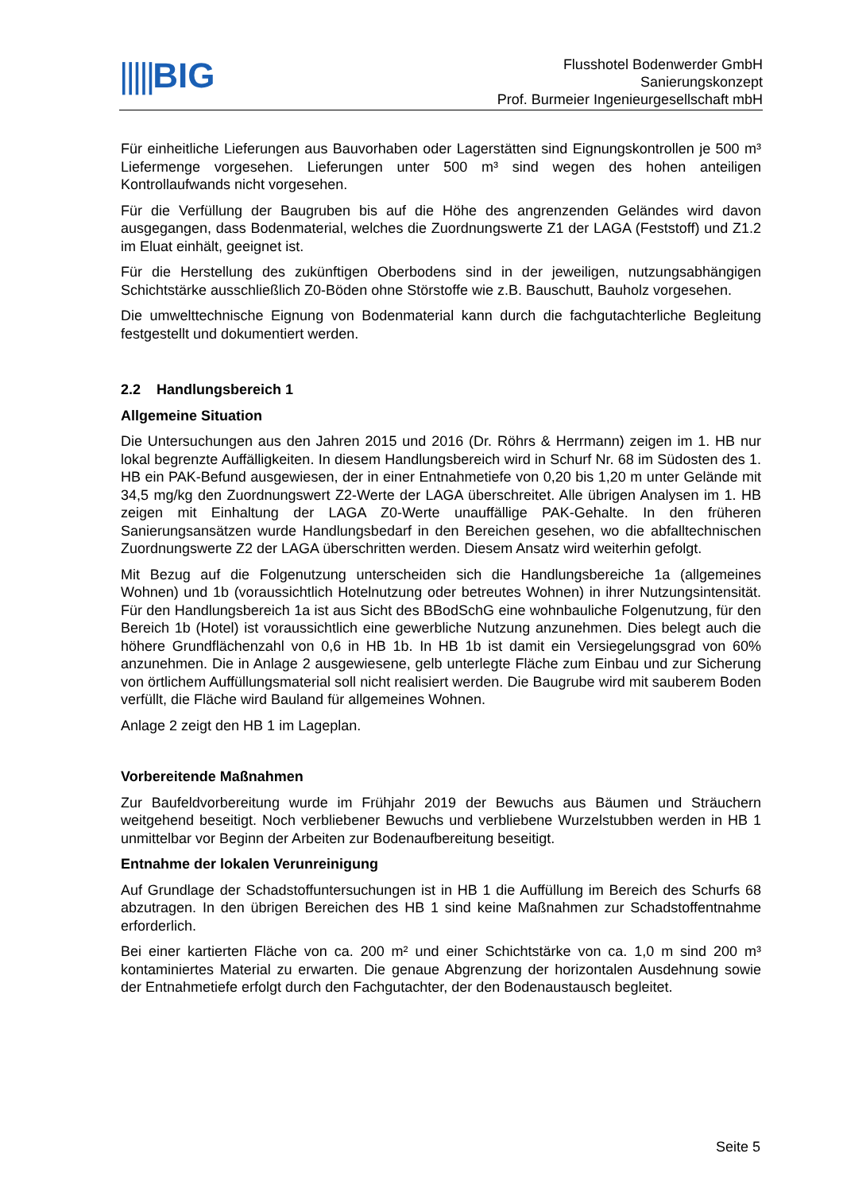|||||BIG
Flusshotel Bodenwerder GmbH
Sanierungskonzept
Prof. Burmeier Ingenieurgesellschaft mbH
Für einheitliche Lieferungen aus Bauvorhaben oder Lagerstätten sind Eignungskontrollen je 500 m³ Liefermenge vorgesehen. Lieferungen unter 500 m³ sind wegen des hohen anteiligen Kontrollaufwands nicht vorgesehen.
Für die Verfüllung der Baugruben bis auf die Höhe des angrenzenden Geländes wird davon ausgegangen, dass Bodenmaterial, welches die Zuordnungswerte Z1 der LAGA (Feststoff) und Z1.2 im Eluat einhält, geeignet ist.
Für die Herstellung des zukünftigen Oberbodens sind in der jeweiligen, nutzungsabhängigen Schichtstärke ausschließlich Z0-Böden ohne Störstoffe wie z.B. Bauschutt, Bauholz vorgesehen.
Die umwelttechnische Eignung von Bodenmaterial kann durch die fachgutachterliche Begleitung festgestellt und dokumentiert werden.
2.2 Handlungsbereich 1
Allgemeine Situation
Die Untersuchungen aus den Jahren 2015 und 2016 (Dr. Röhrs & Herrmann) zeigen im 1. HB nur lokal begrenzte Auffälligkeiten. In diesem Handlungsbereich wird in Schurf Nr. 68 im Südosten des 1. HB ein PAK-Befund ausgewiesen, der in einer Entnahmetiefe von 0,20 bis 1,20 m unter Gelände mit 34,5 mg/kg den Zuordnungswert Z2-Werte der LAGA überschreitet. Alle übrigen Analysen im 1. HB zeigen mit Einhaltung der LAGA Z0-Werte unauffällige PAK-Gehalte. In den früheren Sanierungsansätzen wurde Handlungsbedarf in den Bereichen gesehen, wo die abfalltechnischen Zuordnungswerte Z2 der LAGA überschritten werden. Diesem Ansatz wird weiterhin gefolgt.
Mit Bezug auf die Folgenutzung unterscheiden sich die Handlungsbereiche 1a (allgemeines Wohnen) und 1b (voraussichtlich Hotelnutzung oder betreutes Wohnen) in ihrer Nutzungsintensität. Für den Handlungsbereich 1a ist aus Sicht des BBodSchG eine wohnbauliche Folgenutzung, für den Bereich 1b (Hotel) ist voraussichtlich eine gewerbliche Nutzung anzunehmen. Dies belegt auch die höhere Grundflächenzahl von 0,6 in HB 1b. In HB 1b ist damit ein Versiegelungsgrad von 60% anzunehmen. Die in Anlage 2 ausgewiesene, gelb unterlegte Fläche zum Einbau und zur Sicherung von örtlichem Auffüllungsmaterial soll nicht realisiert werden. Die Baugrube wird mit sauberem Boden verfüllt, die Fläche wird Bauland für allgemeines Wohnen.
Anlage 2 zeigt den HB 1 im Lageplan.
Vorbereitende Maßnahmen
Zur Baufeldvorbereitung wurde im Frühjahr 2019 der Bewuchs aus Bäumen und Sträuchern weitgehend beseitigt. Noch verbliebener Bewuchs und verbliebene Wurzelstubben werden in HB 1 unmittelbar vor Beginn der Arbeiten zur Bodenaufbereitung beseitigt.
Entnahme der lokalen Verunreinigung
Auf Grundlage der Schadstoffuntersuchungen ist in HB 1 die Auffüllung im Bereich des Schurfs 68 abzutragen. In den übrigen Bereichen des HB 1 sind keine Maßnahmen zur Schadstoffentnahme erforderlich.
Bei einer kartierten Fläche von ca. 200 m² und einer Schichtstärke von ca. 1,0 m sind 200 m³ kontaminiertes Material zu erwarten. Die genaue Abgrenzung der horizontalen Ausdehnung sowie der Entnahmetiefe erfolgt durch den Fachgutachter, der den Bodenaustausch begleitet.
Seite 5